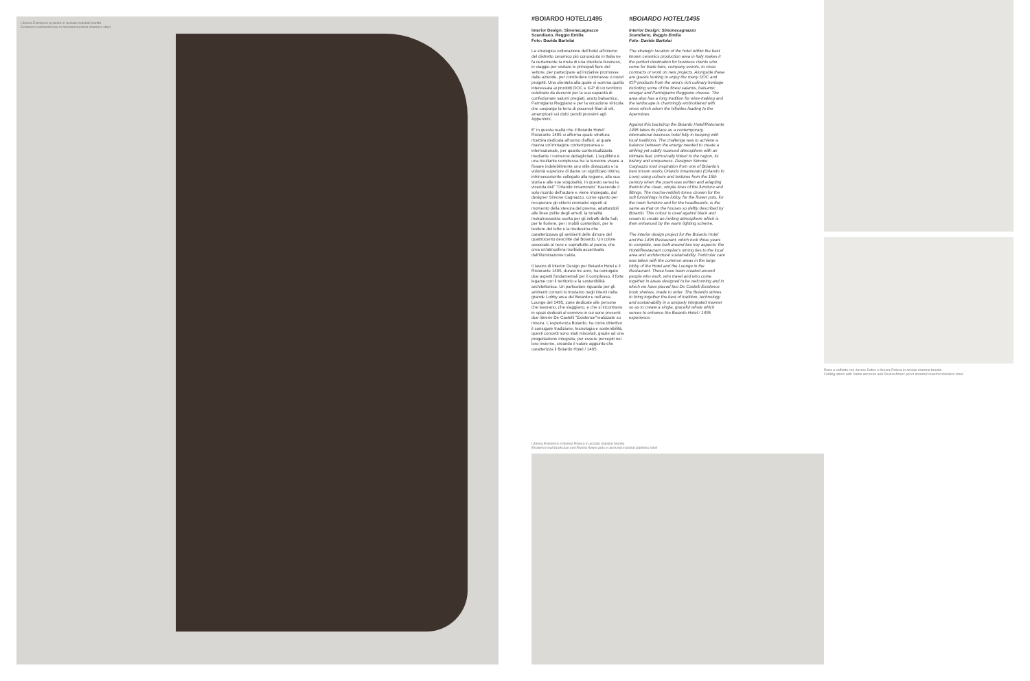Libreria Existence a parete in acciaio maistral brunito
Existence wall bookcase in bronzed maistral stainless steel
#BOIARDO HOTEL/1495
Interior Design: Simonecagnazzo
Scandiano, Reggio Emilia
Foto: Davide Bartolai
La strategica collocazione dell'hotel all'interno del distretto ceramico più conosciuto in Italia ne fa certamente la meta di una clientela business, in viaggio per visitare le principali fiere del settore, per partecipare ad iniziative promosse dalle aziende, per concludere commesse o nuovi progetti. Una clientela alla quale si somma quella interessata ai prodotti DOC e IGP di un territorio celebrato da decenni per la sua capacità di confezionare salumi pregiati, aceto balsamico, Parmigiano Reggiano e per la vocazione vinicola che cosparge la terra di piacevoli filari di viti, arrampicati sui dolci pendii prossimi agli Appennini.
E' in questa realtà che il Boiardo Hotel/ Ristorante 1495 si afferma quale struttura ricettiva dedicata all'uomo d'affari, al quale riserva un'immagine contemporanea e internazionale, per quanto contestualizzata mediante i numerosi dettaglicitati. L'equilibrio è una risultante complessa tra la tensione vivace a fissare indelebilmente uno stile distaccato e la volontà superiore di darne un significato intimo, intrinsecamente collegato alla regione, alla sua storia e alle sue singolarità. In questo senso la vicenda dell' "Orlando innamorato" trascende il solo ricordo dell'autore e viene impiegato, dal designer Simone Cagnazzo, come spunto per recuperare gli stilemi cromatici vigenti al momento della stesura del poema, adattandoli alle linee pulite degli arredi: la tonalità moka/rossastra scelta per gli imbotti della hall, per le fioriere, per i mobili contenitori, per le testiere del letto è la medesima che caratterizzava gli ambienti delle dimore del quattrocento descritte dal Boiardo. Un colore associato al nero e soprattutto al panna, che crea un'atmosfera morbida accentuata dall'illuminazione calda.
Il lavoro di Interior Design per Boiardo Hotel e il Ristorante 1495, durato tre anni, ha coniugato due aspetti fondamentali per il complesso, il forte legame con il territorio e la sostenibilità architettonica. Un particolare riguardo per gli ambienti comuni lo troviamo negli interni nella grande Lobby area del Boiardo e nell'area Lounge del 1495, zone dedicate alle persone che lavorano, che viaggiano, e che si incontrano in spazi dedicati al convivio in cui sono presenti due librerie De Castelli "Existence"realizzate su misura. L'esperienza Boiardo, ha come obiettivo il coniugare tradizione, tecnologia e sostenibilità, questi concetti sono stati miscelati, grazie ad una progettazione integrata, per essere percepiti nel loro insieme, creando il valore aggiunto che caratterizza il Boiardo Hotel / 1495.
#BOIARDO HOTEL/1495
Interior Design: Simonecagnazzo
Scandiano, Reggio Emilia
Foto: Davide Bartolai
The strategic location of the hotel within the best known ceramics production area in Italy makes it the perfect destination for business clients who come for trade fairs, company events, to close contracts or work on new projects. Alongside these are guests looking to enjoy the many DOC and IGP products from the area's rich culinary heritage including some of the finest salamis, balsamic vinegar and Parmigiamo Reggiano cheese. The area also has a long tradition for wine-making and the landscape is charmingly embroidered with vines which adorn the hillsides leading to the Apennines.
Against this backdrop the Boiardo Hotel/Ristorante 1495 takes its place as a contemporary, international business hotel fully in keeping with local traditions. The challenge was to achieve a balance between the energy needed to create a striking yet subtly nuanced atmosphere with an intimate feel, intrinsically linked to the region, its history and uniqueness. Designer Simone Cagnazzo took inspiration from one of Boiardo's best known works Orlando Innamorato (Orlando In Love) using colours and textures from the 15th century when the poem was written and adapting them\to the clean, simple lines of the furniture and fittings. The mocha-reddish tones chosen for the soft furnishings in the lobby, for the flower pots, for the room furniture and for the headboards, is the same as that on the houses so deftly described by Boiardo. This colour is used against black and cream to create an inviting atmosphere which is then enhanced by the warm lighting scheme.
The interior design project for the Boiardo Hotel and the 1495 Restaurant, which took three years to complete, was built around two key aspects: the Hotel/Restaurant complex's strong ties to the local area and architectural sustainability. Particular care was taken with the common areas in the large lobby of the Hotel and the Lounge in the Restaurant. These have been created around people who work, who travel and who come together in areas designed to be welcoming and in which we have placed two De Castelli Existence book shelves, made to order. The Boiardo strives to bring together the best of tradition, technology and sustainability in a uniquely integrated manner so as to create a single, graceful whole which serves to enhance the Boiardo Hotel / 1495 experience.
Porte a soffietto con decoro Dafne e fioriera Riviera in acciaio maistral brunito
Folding doors with Dafne decorum and Riviera flower pot in bronzed maistral stainless steel
Libreria Existence e fioriere Riviera in acciaio maistral brunito
Existence wall bookcase and Riviera flower pots in bronzed maistral stainless steel